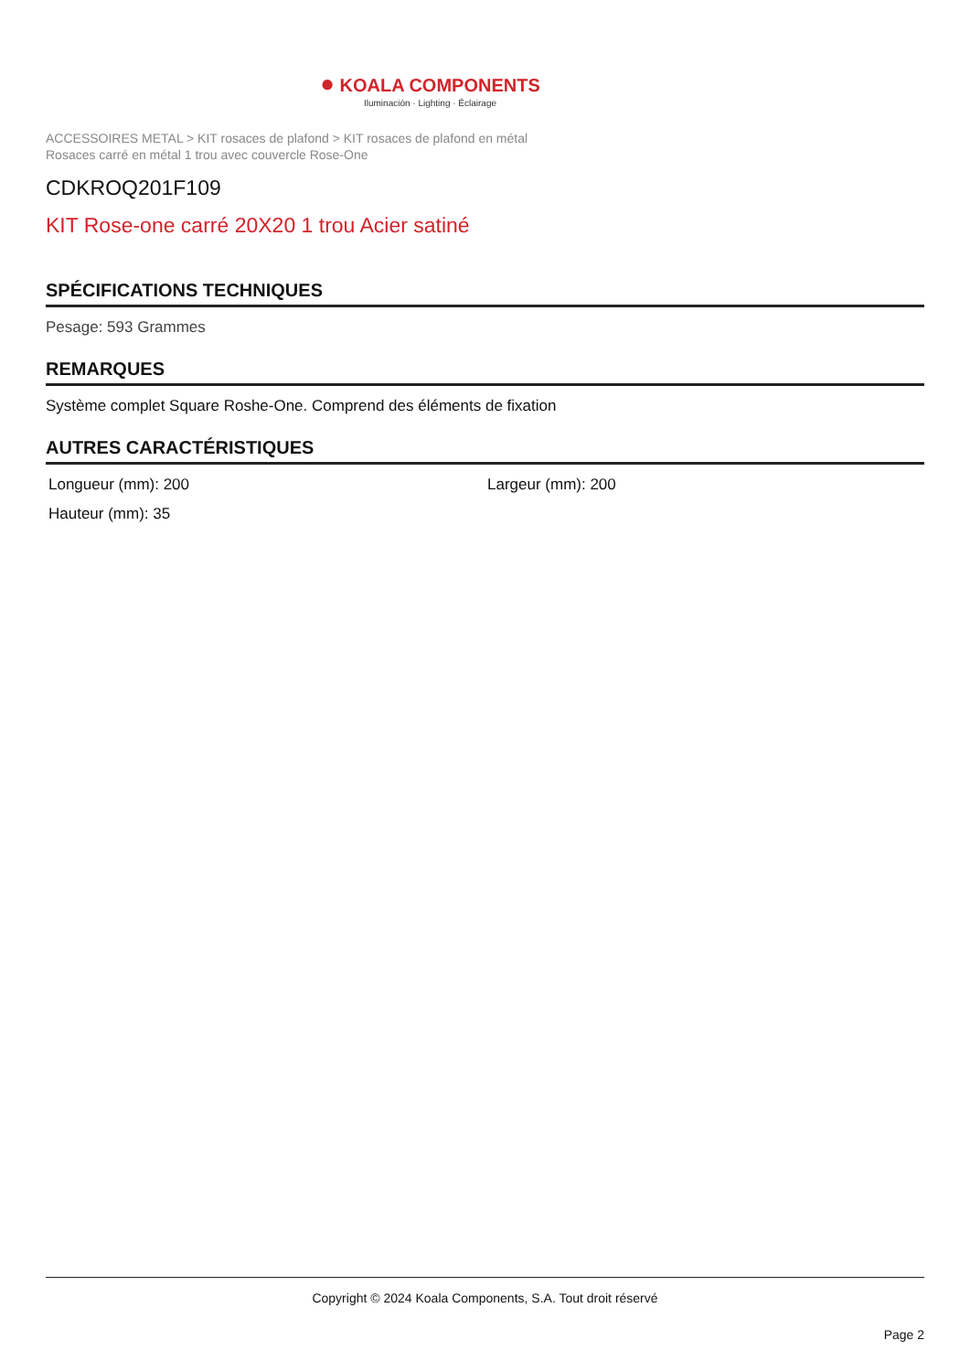● KOALA COMPONENTS
Iluminación · Lighting · Éclairage
ACCESSOIRES METAL > KIT rosaces de plafond > KIT rosaces de plafond en métal
Rosaces carré en métal 1 trou avec couvercle Rose-One
CDKROQ201F109
KIT Rose-one carré 20X20 1 trou Acier satiné
SPÉCIFICATIONS TECHNIQUES
Pesage: 593 Grammes
REMARQUES
Système complet Square Roshe-One. Comprend des éléments de fixation
AUTRES CARACTÉRISTIQUES
Longueur (mm): 200
Largeur (mm): 200
Hauteur (mm): 35
Copyright © 2024 Koala Components, S.A. Tout droit réservé
Page 2